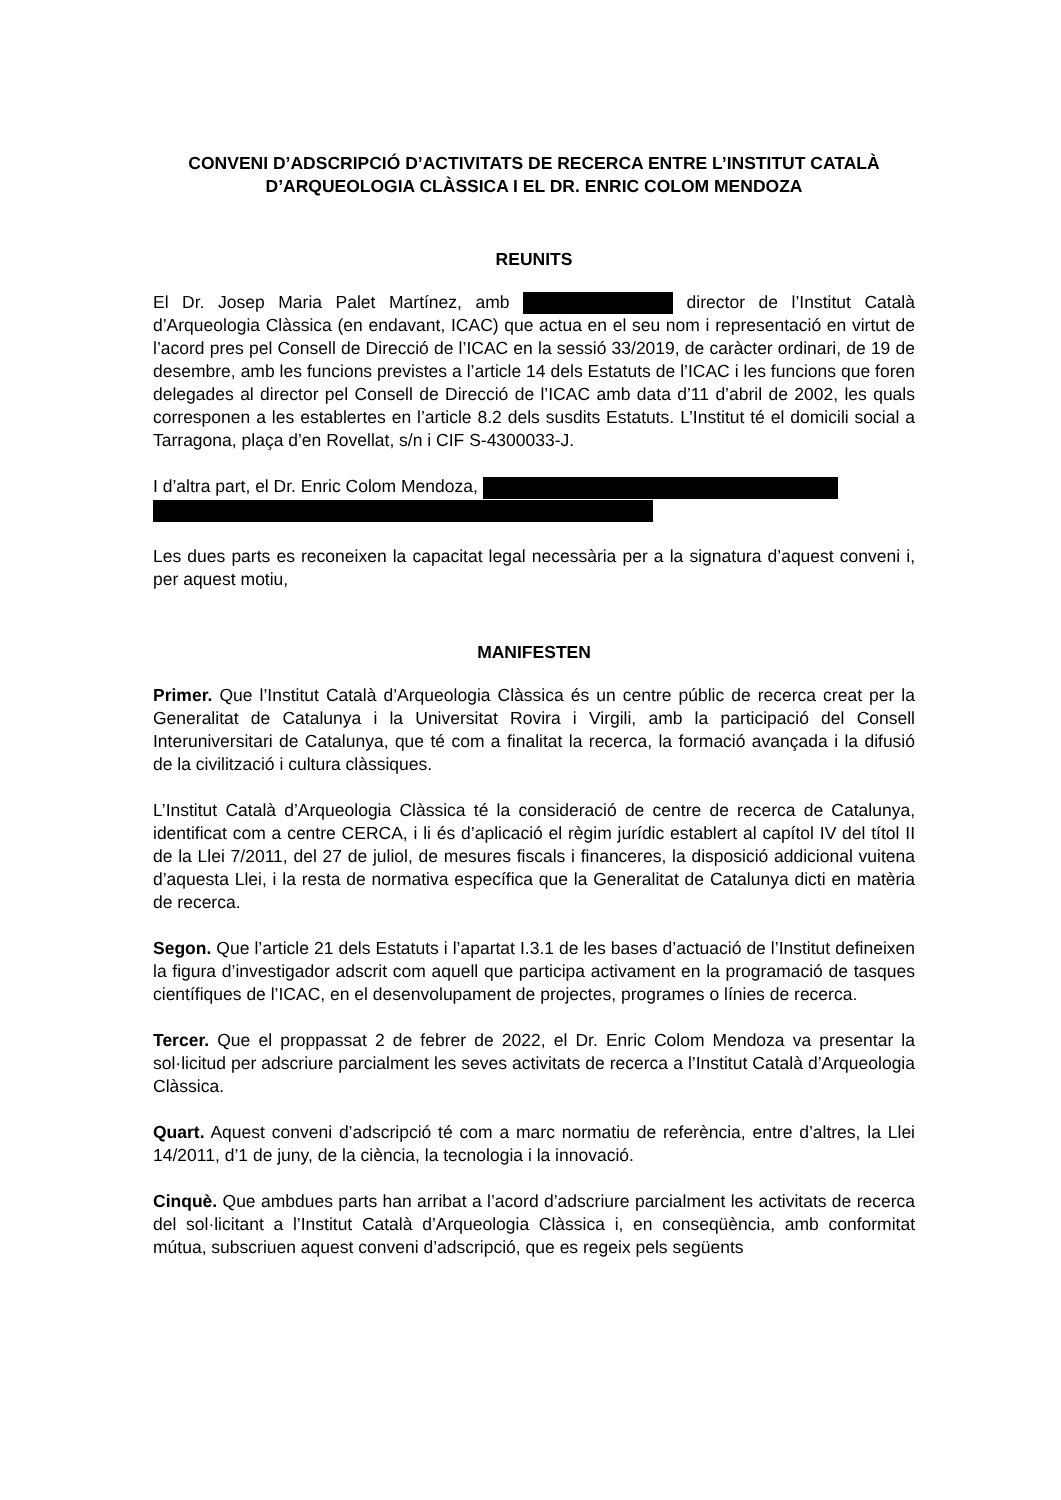CONVENI D’ADSCRIPCIÓ D’ACTIVITATS DE RECERCA ENTRE L’INSTITUT CATALÀ D’ARQUEOLOGIA CLÀSSICA I EL DR. ENRIC COLOM MENDOZA
REUNITS
El Dr. Josep Maria Palet Martínez, amb director de l’Institut Català d’Arqueologia Clàssica (en endavant, ICAC) que actua en el seu nom i representació en virtut de l’acord pres pel Consell de Direcció de l’ICAC en la sessió 33/2019, de caràcter ordinari, de 19 de desembre, amb les funcions previstes a l’article 14 dels Estatuts de l’ICAC i les funcions que foren delegades al director pel Consell de Direcció de l’ICAC amb data d’11 d’abril de 2002, les quals corresponen a les establertes en l’article 8.2 dels susdits Estatuts. L’Institut té el domicili social a Tarragona, plaça d’en Rovellat, s/n i CIF S-4300033-J.
I d’altra part, el Dr. Enric Colom Mendoza,
Les dues parts es reconeixen la capacitat legal necessària per a la signatura d’aquest conveni i, per aquest motiu,
MANIFESTEN
Primer. Que l’Institut Català d’Arqueologia Clàssica és un centre públic de recerca creat per la Generalitat de Catalunya i la Universitat Rovira i Virgili, amb la participació del Consell Interuniversitari de Catalunya, que té com a finalitat la recerca, la formació avançada i la difusió de la civilització i cultura clàssiques.
L’Institut Català d’Arqueologia Clàssica té la consideració de centre de recerca de Catalunya, identificat com a centre CERCA, i li és d’aplicació el règim jurídic establert al capítol IV del títol II de la Llei 7/2011, del 27 de juliol, de mesures fiscals i financeres, la disposició addicional vuitena d’aquesta Llei, i la resta de normativa específica que la Generalitat de Catalunya dicti en matèria de recerca.
Segon. Que l’article 21 dels Estatuts i l’apartat I.3.1 de les bases d’actuació de l’Institut defineixen la figura d’investigador adscrit com aquell que participa activament en la programació de tasques científiques de l’ICAC, en el desenvolupament de projectes, programes o línies de recerca.
Tercer. Que el proppassat 2 de febrer de 2022, el Dr. Enric Colom Mendoza va presentar la sol·licitud per adscriure parcialment les seves activitats de recerca a l’Institut Català d’Arqueologia Clàssica.
Quart. Aquest conveni d’adscripció té com a marc normatiu de referència, entre d’altres, la Llei 14/2011, d’1 de juny, de la ciència, la tecnologia i la innovació.
Cinquè. Que ambdues parts han arribat a l’acord d’adscriure parcialment les activitats de recerca del sol·licitant a l’Institut Català d’Arqueologia Clàssica i, en conseqüència, amb conformitat mútua, subscriuen aquest conveni d’adscripció, que es regeix pels següents